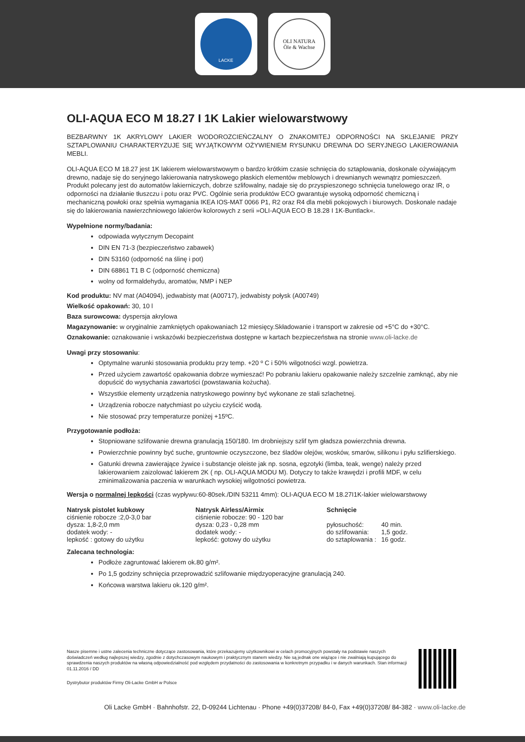LACKE
OLI NATURA
Öle & Wachse
OLI-AQUA ECO M 18.27 I 1K Lakier wielowarstwowy
BEZBARWNY 1K AKRYLOWY LAKIER WODOROZCIEŃCZALNY O ZNAKOMITEJ ODPORNOŚCI NA SKLEJANIE PRZY SZTAPLOWANIU CHARAKTERYZUJE SIĘ WYJĄTKOWYM OŻYWIENIEM RYSUNKU DREWNA DO SERYJNEGO LAKIEROWANIA MEBLI.
OLI-AQUA ECO M 18.27 jest 1K lakierem wielowarstwowym o bardzo krótkim czasie schnięcia do sztaplowania, doskonale ożywiającym drewno, nadaje się do seryjnego lakierowania natryskowego płaskich elementów meblowych i drewnianych wewnątrz pomieszczeń. Produkt polecany jest do automatów lakierniczych, dobrze szlifowalny, nadaje się do przyspieszonego schnięcia tunelowego oraz IR, o odporności na działanie tłuszczu i potu oraz PVC. Ogólnie seria produktów ECO gwarantuje wysoką odporność chemiczną i mechaniczną powłoki oraz spełnia wymagania IKEA IOS-MAT 0066 P1, R2 oraz R4 dla mebli pokojowych i biurowych. Doskonale nadaje się do lakierowania nawierzchniowego lakierów kolorowych z serii »OLI-AQUA ECO B 18.28 I 1K-Buntlack«.
Wypełnione normy/badania:
odpowiada wytycznym Decopaint
DIN EN 71-3 (bezpieczeństwo zabawek)
DIN 53160 (odporność na ślinę i pot)
DIN 68861 T1 B C (odporność chemiczna)
wolny od formaldehydu, aromatów, NMP i NEP
Kod produktu: NV mat (A04094), jedwabisty mat (A00717), jedwabisty połysk (A00749)
Wielkość opakowań: 30, 10 l
Baza surowcowa: dyspersja akrylowa
Magazynowanie: w oryginalnie zamkniętych opakowaniach 12 miesięcy.Składowanie i transport w zakresie od +5°C do +30°C.
Oznakowanie: oznakowanie i wskazówki bezpieczeństwa dostępne w kartach bezpieczeństwa na stronie www.oli-lacke.de
Uwagi przy stosowaniu:
Optymalne warunki stosowania produktu przy temp. +20 º C i 50% wilgotności wzgl. powietrza.
Przed użyciem zawartość opakowania dobrze wymieszać! Po pobraniu lakieru opakowanie należy szczelnie zamknąć, aby nie dopuścić do wysychania zawartości (powstawania kożucha).
Wszystkie elementy urządzenia natryskowego powinny być wykonane ze stali szlachetnej.
Urządzenia robocze natychmiast po użyciu czyścić wodą.
Nie stosować przy temperaturze poniżej +15ºC.
Przygotowanie podłoża:
Stopniowane szlifowanie drewna granulacją 150/180. Im drobniejszy szlif tym gładsza powierzchnia drewna.
Powierzchnie powinny być suche, gruntownie oczyszczone, bez śladów olejów, wosków, smarów, silikonu i pyłu szlifierskiego.
Gatunki drewna zawierające żywice i substancje oleiste jak np. sosna, egzotyki (limba, teak, wenge) należy przed lakierowaniem zaizolować lakierem 2K ( np. OLI-AQUA MODU M). Dotyczy to także krawędzi i profili MDF, w celu zminimalizowania paczenia w warunkach wysokiej wilgotności powietrza.
Wersja o normalnej lepkości (czas wypływu:60-80sek./DIN 53211 4mm): OLI-AQUA ECO M 18.27I1K-lakier wielowarstwowy
| Natrysk pistolet kubkowy | Natrysk Airless/Airmix | Schnięcie | |
| --- | --- | --- | --- |
| ciśnienie robocze :2,0-3,0 bar | ciśnienie robocze: 90 - 120 bar | | |
| dysza: 1,8-2,0 mm | dysza: 0,23 - 0,28 mm | pyłosuchość: | 40 min. |
| dodatek wody: - | dodatek wody: - | do szlifowania: | 1,5 godz. |
| lepkość : gotowy do użytku | lepkość: gotowy do użytku | do sztaplowania : | 16 godz. |
Zalecana technologia:
Podłoże zagruntować lakierem ok.80 g/m².
Po 1,5 godziny schnięcia przeprowadzić szlifowanie międzyoperacyjne granulacją 240.
Końcowa warstwa lakieru ok.120 g/m².
Nasze pisemne i ustne zalecenia techniczne dotyczące zastosowania, które przekazujemy użytkownikowi w celach promocyjnych powstały na podstawie naszych doświadczeń według najlepszej wiedzy, zgodnie z dotychczasowym naukowym i praktycznym stanem wiedzy. Nie są jednak one wiążące i nie zwalniają kupującego do sprawdzenia naszych produktów na własną odpowiedzialność pod względem przydatności do zastosowania w konkretnym przypadku i w danych warunkach. Stan informacji 01.11.2016 / DD
Dystrybutor produktów Firmy Oli-Lacke GmbH w Polsce
Oli Lacke GmbH · Bahnhofstr. 22, D-09244 Lichtenau · Phone +49(0)37208/ 84-0, Fax +49(0)37208/ 84-382 · www.oli-lacke.de